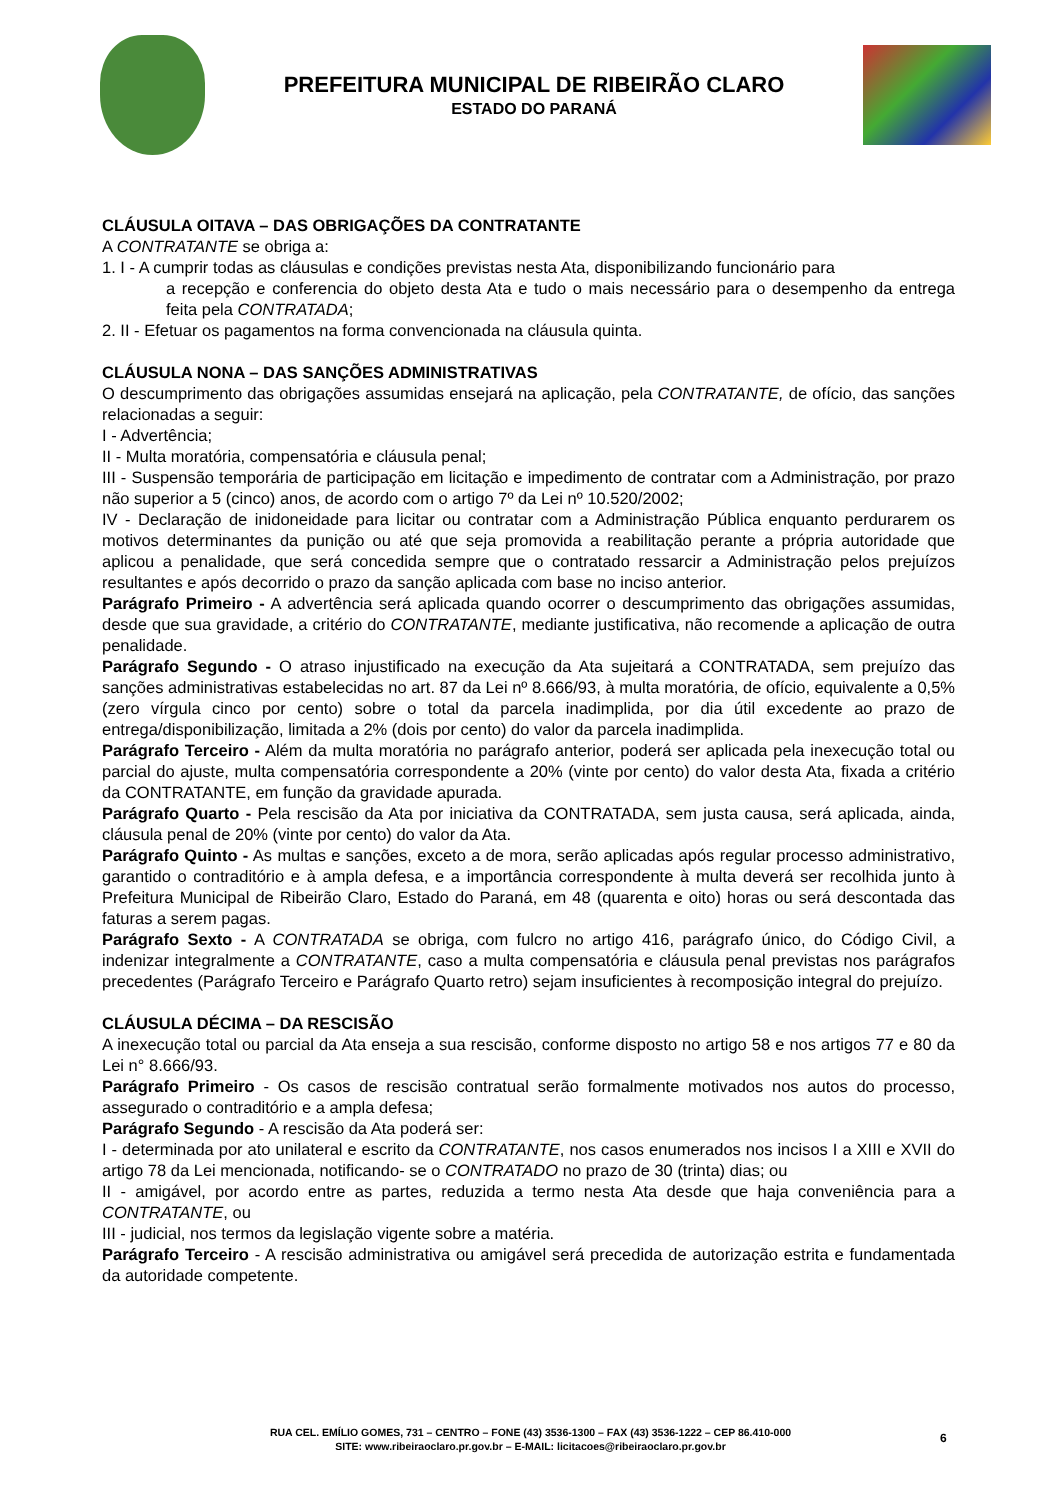PREFEITURA MUNICIPAL DE RIBEIRÃO CLARO
ESTADO DO PARANÁ
CLÁUSULA OITAVA – DAS OBRIGAÇÕES DA CONTRATANTE
A CONTRATANTE se obriga a:
1. I - A cumprir todas as cláusulas e condições previstas nesta Ata, disponibilizando funcionário para
a recepção e conferencia do objeto desta Ata e tudo o mais necessário para o desempenho da entrega feita pela CONTRATADA;
2. II - Efetuar os pagamentos na forma convencionada na cláusula quinta.
CLÁUSULA NONA – DAS SANÇÕES ADMINISTRATIVAS
O descumprimento das obrigações assumidas ensejará na aplicação, pela CONTRATANTE, de ofício, das sanções relacionadas a seguir:
I - Advertência;
II - Multa moratória, compensatória e cláusula penal;
III - Suspensão temporária de participação em licitação e impedimento de contratar com a Administração, por prazo não superior a 5 (cinco) anos, de acordo com o artigo 7º da Lei nº 10.520/2002;
IV - Declaração de inidoneidade para licitar ou contratar com a Administração Pública enquanto perdurarem os motivos determinantes da punição ou até que seja promovida a reabilitação perante a própria autoridade que aplicou a penalidade, que será concedida sempre que o contratado ressarcir a Administração pelos prejuízos resultantes e após decorrido o prazo da sanção aplicada com base no inciso anterior.
Parágrafo Primeiro - A advertência será aplicada quando ocorrer o descumprimento das obrigações assumidas, desde que sua gravidade, a critério do CONTRATANTE, mediante justificativa, não recomende a aplicação de outra penalidade.
Parágrafo Segundo - O atraso injustificado na execução da Ata sujeitará a CONTRATADA, sem prejuízo das sanções administrativas estabelecidas no art. 87 da Lei nº 8.666/93, à multa moratória, de ofício, equivalente a 0,5% (zero vírgula cinco por cento) sobre o total da parcela inadimplida, por dia útil excedente ao prazo de entrega/disponibilização, limitada a 2% (dois por cento) do valor da parcela inadimplida.
Parágrafo Terceiro - Além da multa moratória no parágrafo anterior, poderá ser aplicada pela inexecução total ou parcial do ajuste, multa compensatória correspondente a 20% (vinte por cento) do valor desta Ata, fixada a critério da CONTRATANTE, em função da gravidade apurada.
Parágrafo Quarto - Pela rescisão da Ata por iniciativa da CONTRATADA, sem justa causa, será aplicada, ainda, cláusula penal de 20% (vinte por cento) do valor da Ata.
Parágrafo Quinto - As multas e sanções, exceto a de mora, serão aplicadas após regular processo administrativo, garantido o contraditório e à ampla defesa, e a importância correspondente à multa deverá ser recolhida junto à Prefeitura Municipal de Ribeirão Claro, Estado do Paraná, em 48 (quarenta e oito) horas ou será descontada das faturas a serem pagas.
Parágrafo Sexto - A CONTRATADA se obriga, com fulcro no artigo 416, parágrafo único, do Código Civil, a indenizar integralmente a CONTRATANTE, caso a multa compensatória e cláusula penal previstas nos parágrafos precedentes (Parágrafo Terceiro e Parágrafo Quarto retro) sejam insuficientes à recomposição integral do prejuízo.
CLÁUSULA DÉCIMA – DA RESCISÃO
A inexecução total ou parcial da Ata enseja a sua rescisão, conforme disposto no artigo 58 e nos artigos 77 e 80 da Lei n° 8.666/93.
Parágrafo Primeiro - Os casos de rescisão contratual serão formalmente motivados nos autos do processo, assegurado o contraditório e a ampla defesa;
Parágrafo Segundo - A rescisão da Ata poderá ser:
I - determinada por ato unilateral e escrito da CONTRATANTE, nos casos enumerados nos incisos I a XIII e XVII do artigo 78 da Lei mencionada, notificando- se o CONTRATADO no prazo de 30 (trinta) dias; ou
II - amigável, por acordo entre as partes, reduzida a termo nesta Ata desde que haja conveniência para a CONTRATANTE, ou
III - judicial, nos termos da legislação vigente sobre a matéria.
Parágrafo Terceiro - A rescisão administrativa ou amigável será precedida de autorização estrita e fundamentada da autoridade competente.
RUA CEL. EMÍLIO GOMES, 731 – CENTRO – FONE (43) 3536-1300 – FAX (43) 3536-1222 – CEP 86.410-000
SITE: www.ribeiraoclaro.pr.gov.br – E-MAIL: licitacoes@ribeiraoclaro.pr.gov.br
6